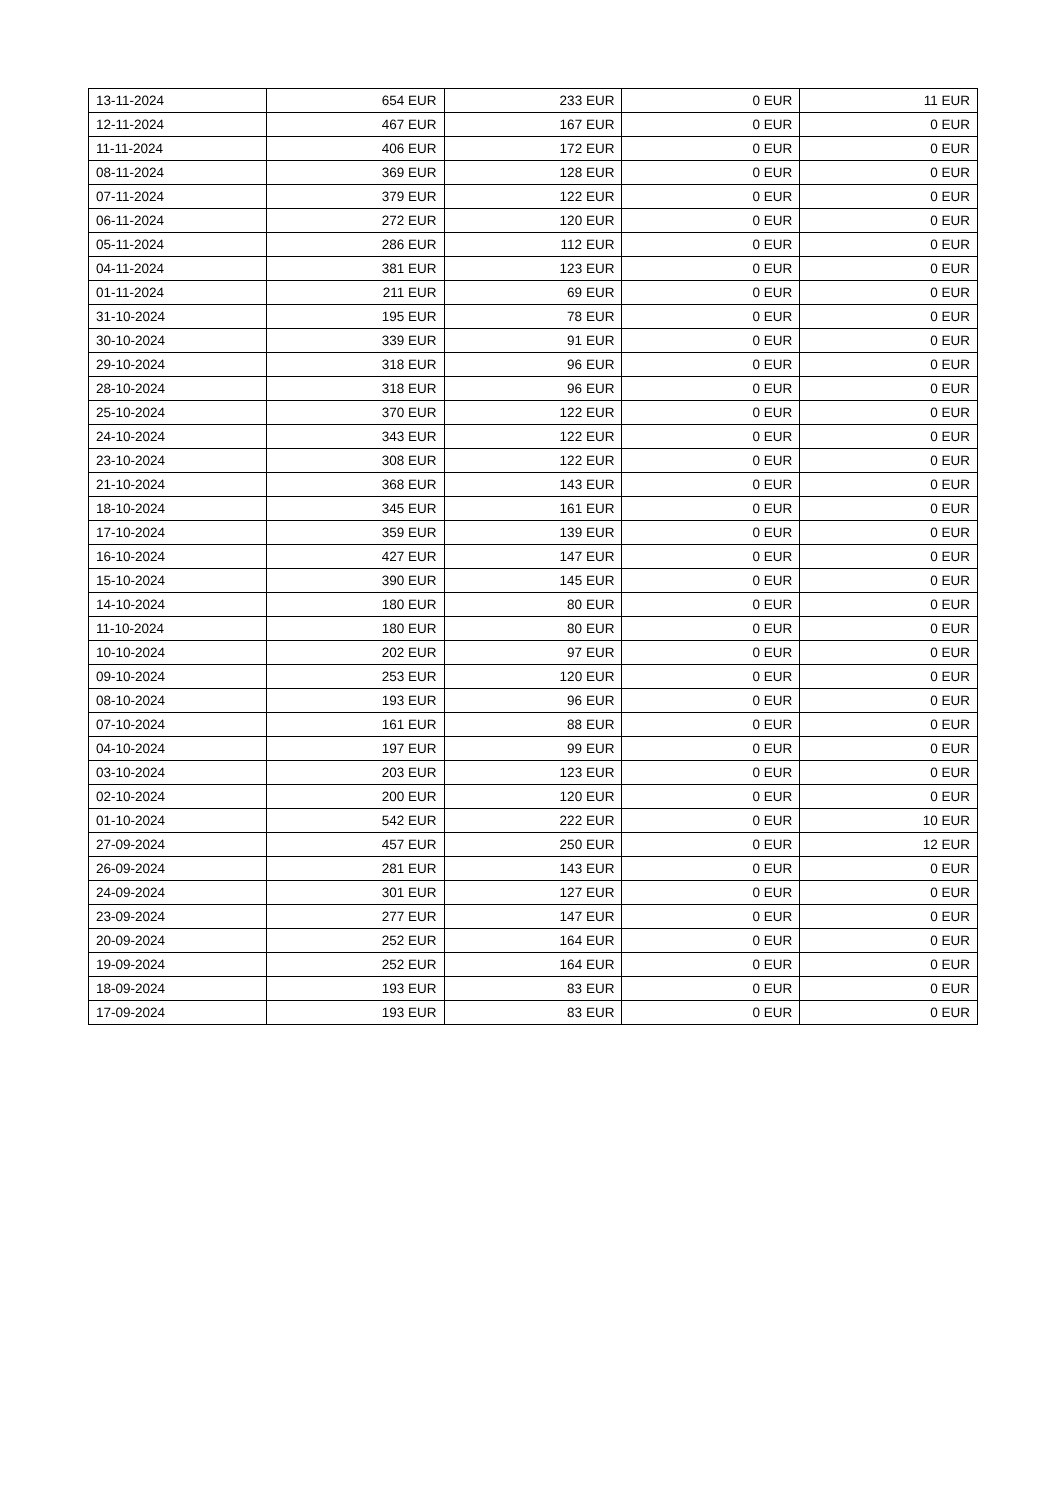| 13-11-2024 | 654 EUR | 233 EUR | 0 EUR | 11 EUR |
| 12-11-2024 | 467 EUR | 167 EUR | 0 EUR | 0 EUR |
| 11-11-2024 | 406 EUR | 172 EUR | 0 EUR | 0 EUR |
| 08-11-2024 | 369 EUR | 128 EUR | 0 EUR | 0 EUR |
| 07-11-2024 | 379 EUR | 122 EUR | 0 EUR | 0 EUR |
| 06-11-2024 | 272 EUR | 120 EUR | 0 EUR | 0 EUR |
| 05-11-2024 | 286 EUR | 112 EUR | 0 EUR | 0 EUR |
| 04-11-2024 | 381 EUR | 123 EUR | 0 EUR | 0 EUR |
| 01-11-2024 | 211 EUR | 69 EUR | 0 EUR | 0 EUR |
| 31-10-2024 | 195 EUR | 78 EUR | 0 EUR | 0 EUR |
| 30-10-2024 | 339 EUR | 91 EUR | 0 EUR | 0 EUR |
| 29-10-2024 | 318 EUR | 96 EUR | 0 EUR | 0 EUR |
| 28-10-2024 | 318 EUR | 96 EUR | 0 EUR | 0 EUR |
| 25-10-2024 | 370 EUR | 122 EUR | 0 EUR | 0 EUR |
| 24-10-2024 | 343 EUR | 122 EUR | 0 EUR | 0 EUR |
| 23-10-2024 | 308 EUR | 122 EUR | 0 EUR | 0 EUR |
| 21-10-2024 | 368 EUR | 143 EUR | 0 EUR | 0 EUR |
| 18-10-2024 | 345 EUR | 161 EUR | 0 EUR | 0 EUR |
| 17-10-2024 | 359 EUR | 139 EUR | 0 EUR | 0 EUR |
| 16-10-2024 | 427 EUR | 147 EUR | 0 EUR | 0 EUR |
| 15-10-2024 | 390 EUR | 145 EUR | 0 EUR | 0 EUR |
| 14-10-2024 | 180 EUR | 80 EUR | 0 EUR | 0 EUR |
| 11-10-2024 | 180 EUR | 80 EUR | 0 EUR | 0 EUR |
| 10-10-2024 | 202 EUR | 97 EUR | 0 EUR | 0 EUR |
| 09-10-2024 | 253 EUR | 120 EUR | 0 EUR | 0 EUR |
| 08-10-2024 | 193 EUR | 96 EUR | 0 EUR | 0 EUR |
| 07-10-2024 | 161 EUR | 88 EUR | 0 EUR | 0 EUR |
| 04-10-2024 | 197 EUR | 99 EUR | 0 EUR | 0 EUR |
| 03-10-2024 | 203 EUR | 123 EUR | 0 EUR | 0 EUR |
| 02-10-2024 | 200 EUR | 120 EUR | 0 EUR | 0 EUR |
| 01-10-2024 | 542 EUR | 222 EUR | 0 EUR | 10 EUR |
| 27-09-2024 | 457 EUR | 250 EUR | 0 EUR | 12 EUR |
| 26-09-2024 | 281 EUR | 143 EUR | 0 EUR | 0 EUR |
| 24-09-2024 | 301 EUR | 127 EUR | 0 EUR | 0 EUR |
| 23-09-2024 | 277 EUR | 147 EUR | 0 EUR | 0 EUR |
| 20-09-2024 | 252 EUR | 164 EUR | 0 EUR | 0 EUR |
| 19-09-2024 | 252 EUR | 164 EUR | 0 EUR | 0 EUR |
| 18-09-2024 | 193 EUR | 83 EUR | 0 EUR | 0 EUR |
| 17-09-2024 | 193 EUR | 83 EUR | 0 EUR | 0 EUR |